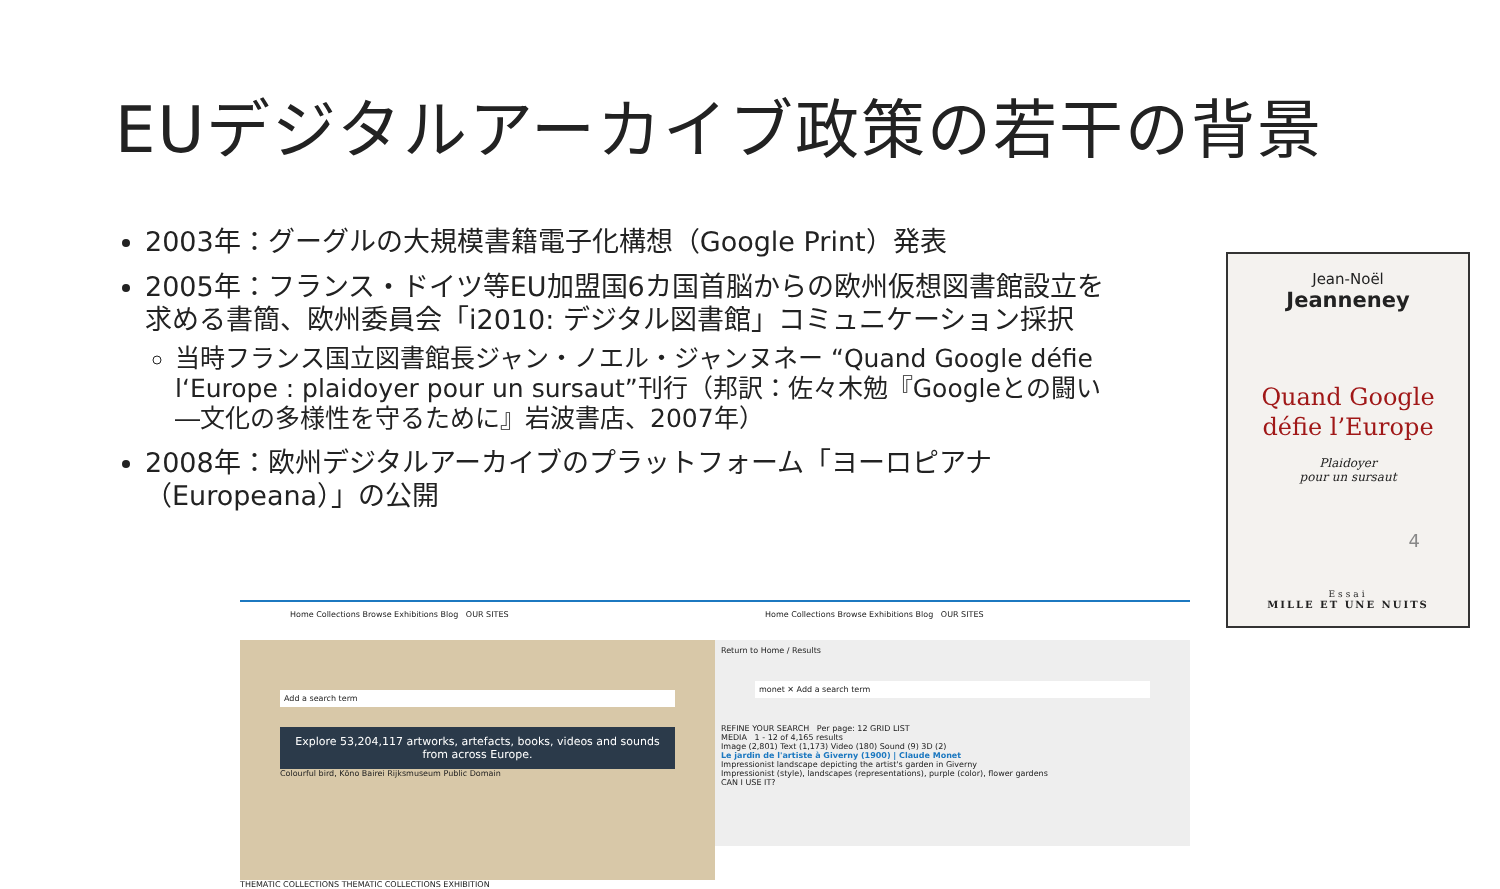EUデジタルアーカイブ政策の若干の背景
2003年：グーグルの大規模書籍電子化構想（Google Print）発表
2005年：フランス・ドイツ等EU加盟国6カ国首脳からの欧州仮想図書館設立を求める書簡、欧州委員会「i2010: デジタル図書館」コミュニケーション採択
当時フランス国立図書館長ジャン・ノエル・ジャンヌネー “Quand Google défie l‘Europe : plaidoyer pour un sursaut”刊行（邦訳：佐々木勉『Googleとの闘い―文化の多様性を守るために』岩波書店、2007年）
2008年：欧州デジタルアーカイブのプラットフォーム「ヨーロピアナ（Europeana）」の公開
Jean-Noël
Jeanneney
Quand Google
défie l’Europe
Plaidoyer
pour un sursaut
Essai
MILLE ET UNE NUITS
Home Collections Browse Exhibitions Blog OUR SITES
Add a search term
Explore 53,204,117 artworks, artefacts, books, videos and sounds from across Europe.
Colourful bird, Kōno Bairei Rijksmuseum Public Domain
THEMATIC COLLECTIONS THEMATIC COLLECTIONS EXHIBITION
Home Collections Browse Exhibitions Blog OUR SITES
Return to Home / Results
monet ✕ Add a search term
REFINE YOUR SEARCH Per page: 12 GRID LIST
MEDIA 1 - 12 of 4,165 results
Image (2,801) Text (1,173) Video (180) Sound (9) 3D (2)
Le jardin de l'artiste à Giverny (1900) | Claude Monet
Impressionist landscape depicting the artist's garden in Giverny
Impressionist (style), landscapes (representations), purple (color), flower gardens
CAN I USE IT?
4